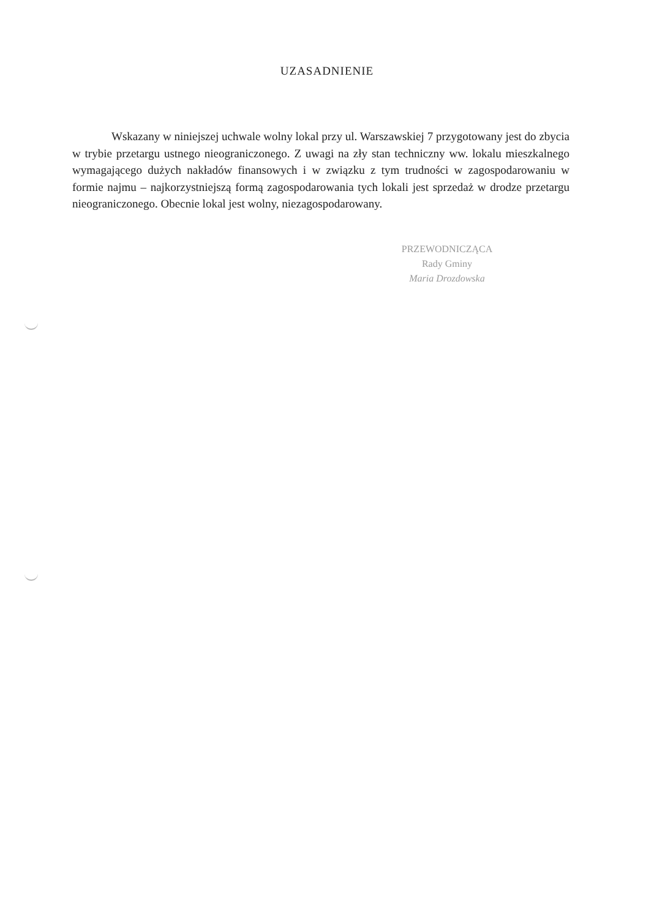UZASADNIENIE
Wskazany w niniejszej uchwale wolny lokal przy ul. Warszawskiej 7 przygotowany jest do zbycia w trybie przetargu ustnego nieograniczonego. Z uwagi na zły stan techniczny ww. lokalu mieszkalnego wymagającego dużych nakładów finansowych i w związku z tym trudności w zagospodarowaniu w formie najmu – najkorzystniejszą formą zagospodarowania tych lokali jest sprzedaż w drodze przetargu nieograniczonego. Obecnie lokal jest wolny, niezagospodarowany.
PRZEWODNICZĄCA
Rady Gminy
Maria Drozdowska